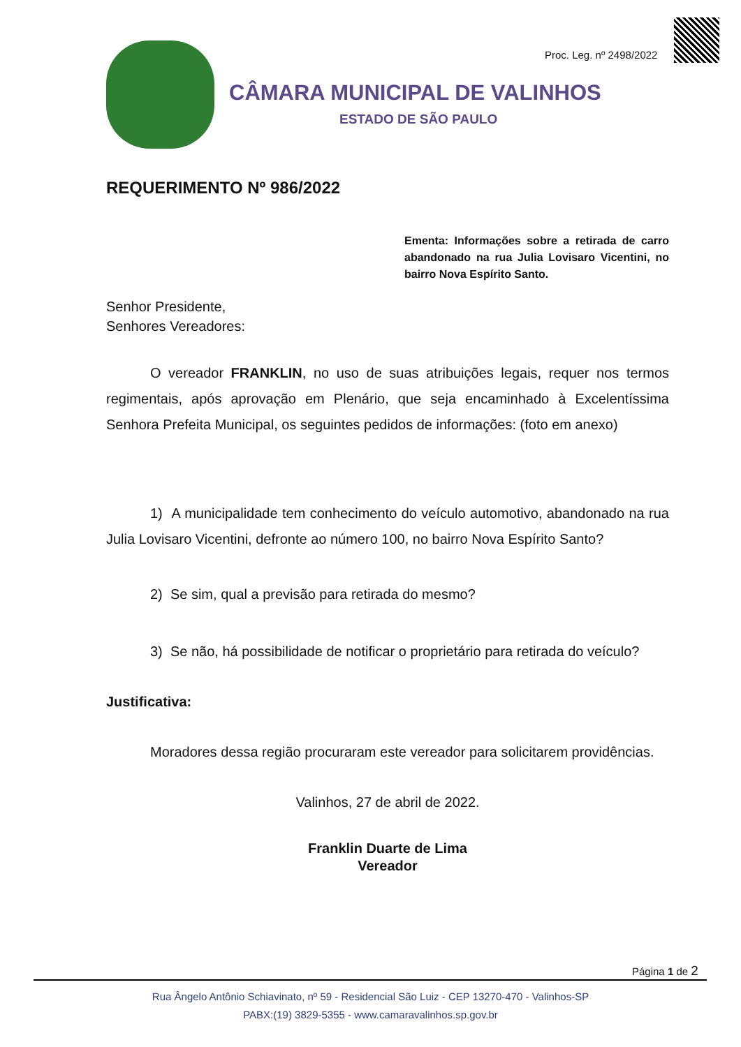Proc. Leg. nº 2498/2022
CÂMARA MUNICIPAL DE VALINHOS
ESTADO DE SÃO PAULO
REQUERIMENTO Nº 986/2022
Ementa: Informações sobre a retirada de carro abandonado na rua Julia Lovisaro Vicentini, no bairro Nova Espírito Santo.
Senhor Presidente,
Senhores Vereadores:
O vereador FRANKLIN, no uso de suas atribuições legais, requer nos termos regimentais, após aprovação em Plenário, que seja encaminhado à Excelentíssima Senhora Prefeita Municipal, os seguintes pedidos de informações: (foto em anexo)
1) A municipalidade tem conhecimento do veículo automotivo, abandonado na rua Julia Lovisaro Vicentini, defronte ao número 100, no bairro Nova Espírito Santo?
2) Se sim, qual a previsão para retirada do mesmo?
3) Se não, há possibilidade de notificar o proprietário para retirada do veículo?
Justificativa:
Moradores dessa região procuraram este vereador para solicitarem providências.
Valinhos, 27 de abril de 2022.
Franklin Duarte de Lima
Vereador
Página 1 de 2
Rua Ângelo Antônio Schiavinato, nº 59 - Residencial São Luiz - CEP 13270-470 - Valinhos-SP
PABX:(19) 3829-5355 - www.camaravalinhos.sp.gov.br